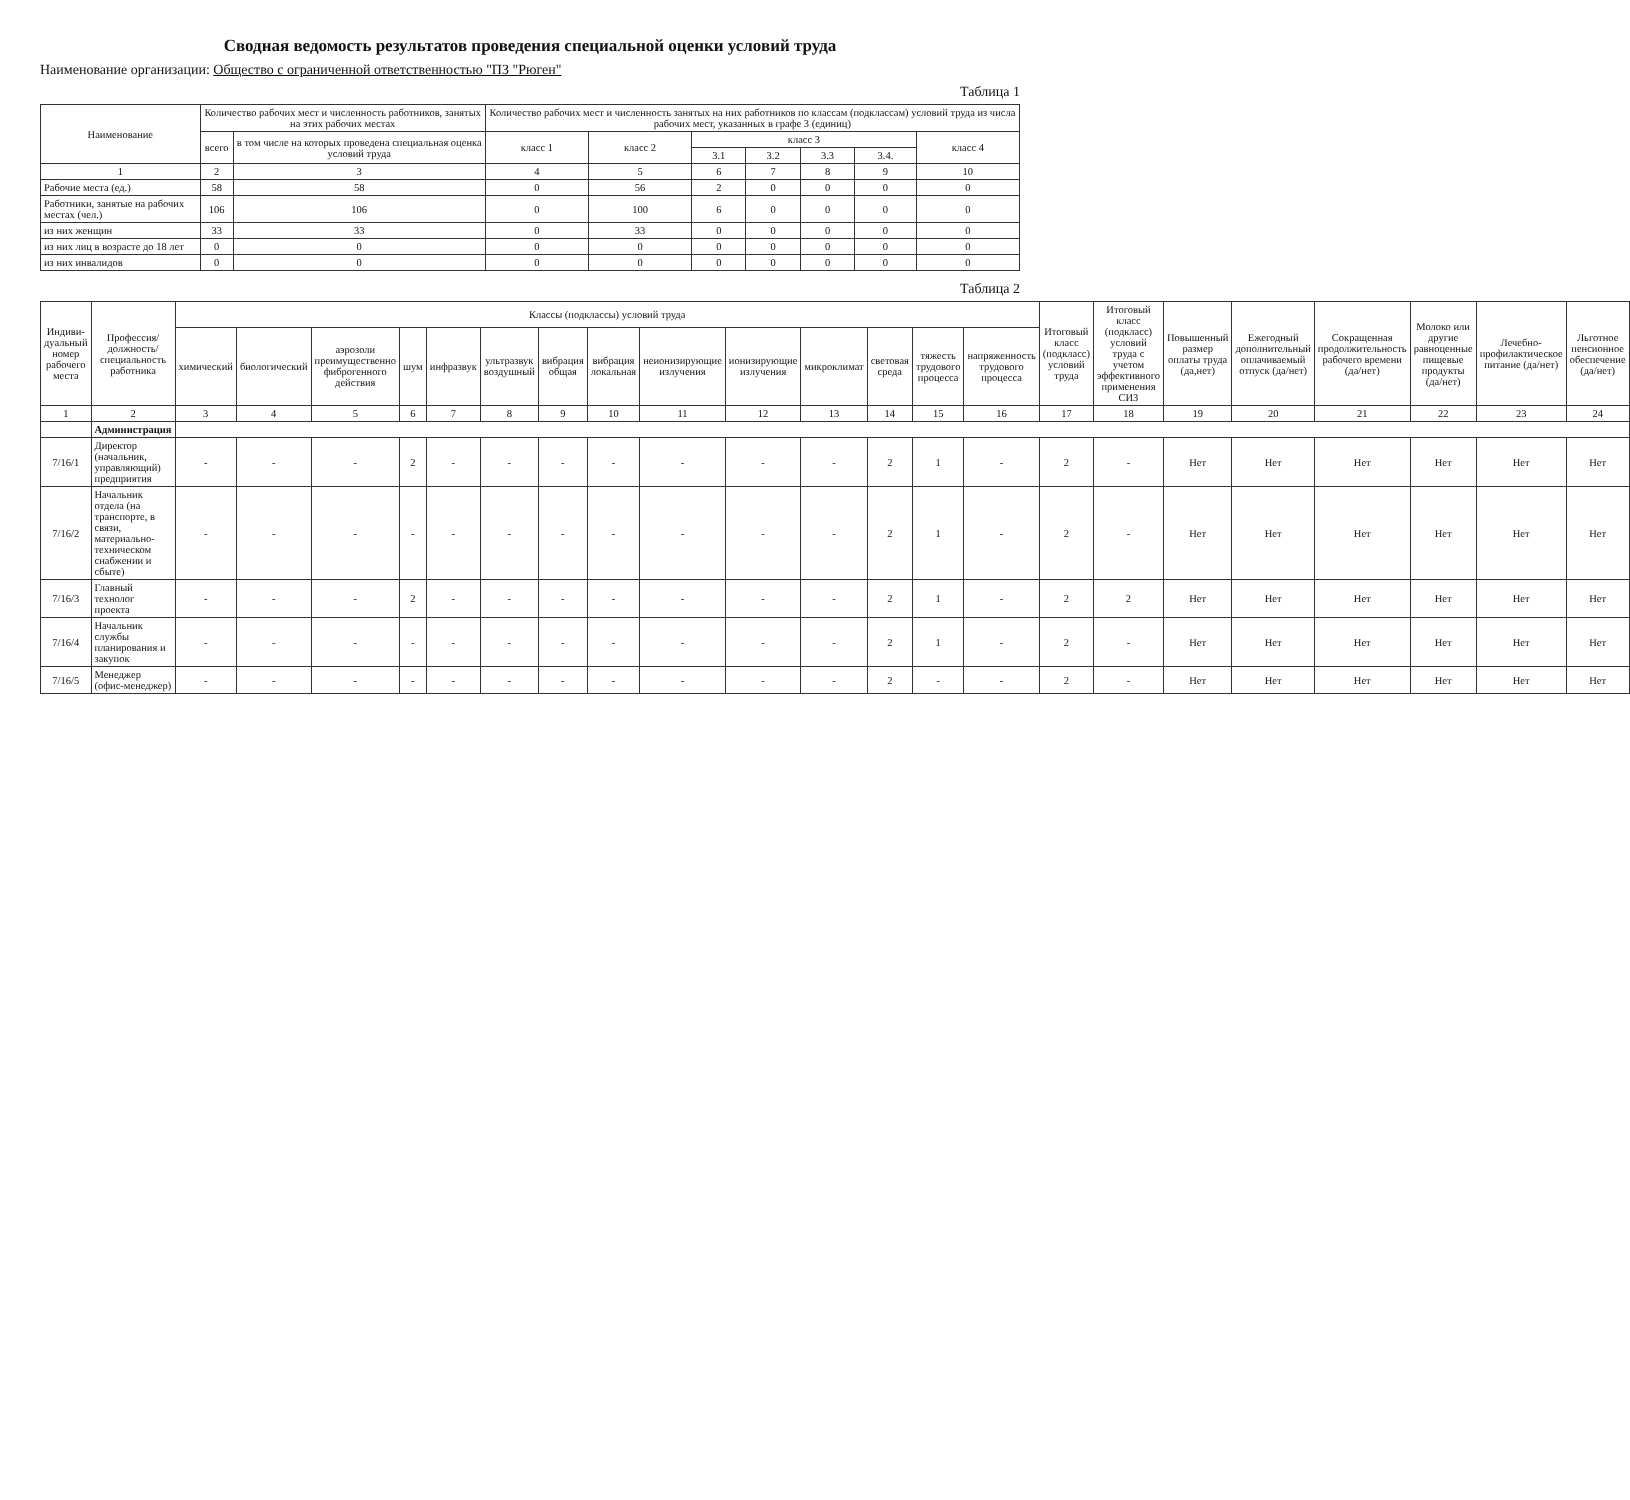Сводная ведомость результатов проведения специальной оценки условий труда
Наименование организации: Общество с ограниченной ответственностью "ПЗ "Рюген"
Таблица 1
| Наименование | Количество рабочих мест и численность работников, занятых на этих рабочих местах | | Количество рабочих мест и численность занятых на них работников по классам (подклассам) условий труда из числа рабочих мест, указанных в графе 3 (единиц) | | | | | | |
| --- | --- | --- | --- | --- | --- | --- | --- | --- | --- |
| | всего | в том числе на которых проведена специальная оценка условий труда | класс 1 | класс 2 | класс 3 | | | | класс 4 |
| | | | | | 3.1 | 3.2 | 3.3 | 3.4. | |
| 1 | 2 | 3 | 4 | 5 | 6 | 7 | 8 | 9 | 10 |
| Рабочие места (ед.) | 58 | 58 | 0 | 56 | 2 | 0 | 0 | 0 | 0 |
| Работники, занятые на рабочих местах (чел.) | 106 | 106 | 0 | 100 | 6 | 0 | 0 | 0 | 0 |
| из них женщин | 33 | 33 | 0 | 33 | 0 | 0 | 0 | 0 | 0 |
| из них лиц в возрасте до 18 лет | 0 | 0 | 0 | 0 | 0 | 0 | 0 | 0 | 0 |
| из них инвалидов | 0 | 0 | 0 | 0 | 0 | 0 | 0 | 0 | 0 |
Таблица 2
| Индиви-дуальный номер рабочего места | Профессия/ должность/ специальность работника | Классы (подклассы) условий труда | | | | | | | | | | | | | | Итоговый класс (подкласс) условий труда | Итоговый класс (подкласс) условий труда с учетом эффективного применения СИЗ | Повышенный размер оплаты труда (да,нет) | Ежегодный дополнительный оплачиваемый отпуск (да/нет) | Сокращенная продолжительность рабочего времени (да/нет) | Молоко или другие равноценные пищевые продукты (да/нет) | Лечебно-профилактическое питание (да/нет) | Льготное пенсионное обеспечение (да/нет) |
| --- | --- | --- | --- | --- | --- | --- | --- | --- | --- | --- | --- | --- | --- | --- | --- | --- | --- | --- | --- | --- | --- | --- | --- |
| | | химический | биологический | аэрозоли преимущественно фиброгенного действия | шум | инфразвук | ультразвук воздушный | вибрация общая | вибрация локальная | неионизирующие излучения | ионизирующие излучения | микроклимат | световая среда | тяжесть трудового процесса | напряженность трудового процесса | | | | | | | | |
| 1 | 2 | 3 | 4 | 5 | 6 | 7 | 8 | 9 | 10 | 11 | 12 | 13 | 14 | 15 | 16 | 17 | 18 | 19 | 20 | 21 | 22 | 23 | 24 |
| | Администрация | | | | | | | | | | | | | | | | | | | | | | |
| 7/16/1 | Директор (начальник, управляющий) предприятия | - | - | - | 2 | - | - | - | - | - | - | - | 2 | 1 | - | 2 | - | Нет | Нет | Нет | Нет | Нет | Нет |
| 7/16/2 | Начальник отдела (на транспорте, в связи, материально-техническом снабжении и сбыте) | - | - | - | - | - | - | - | - | - | - | - | 2 | 1 | - | 2 | - | Нет | Нет | Нет | Нет | Нет | Нет |
| 7/16/3 | Главный технолог проекта | - | - | - | 2 | - | - | - | - | - | - | - | 2 | 1 | - | 2 | 2 | Нет | Нет | Нет | Нет | Нет | Нет |
| 7/16/4 | Начальник службы планирования и закупок | - | - | - | - | - | - | - | - | - | - | - | 2 | 1 | - | 2 | - | Нет | Нет | Нет | Нет | Нет | Нет |
| 7/16/5 | Менеджер (офис-менеджер) | - | - | - | - | - | - | - | - | - | - | - | 2 | - | - | 2 | - | Нет | Нет | Нет | Нет | Нет | Нет |